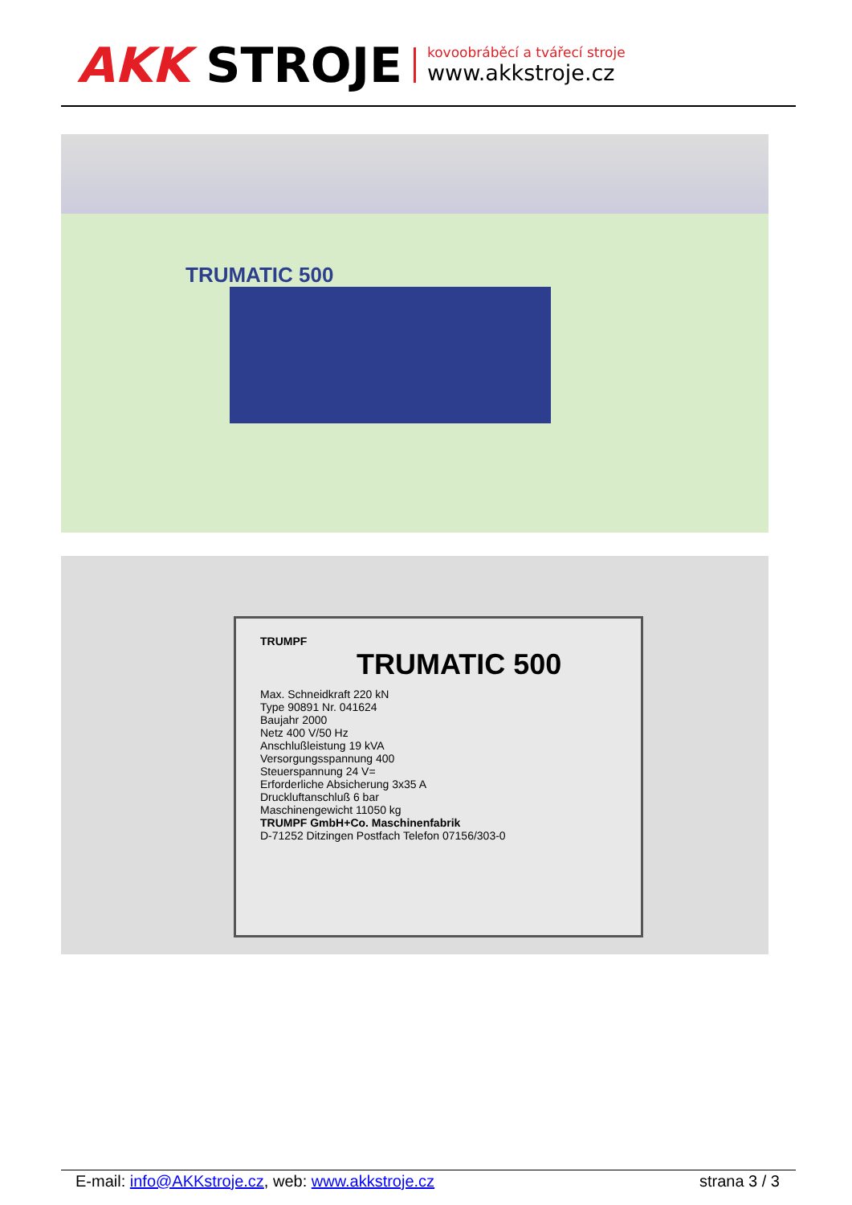AKK STROJE
kovoobráběcí a tvářecí stroje
www.akkstroje.cz
TRUMATIC 500
TRUMPF
TRUMATIC 500
Max. Schneidkraft 220 kN
Type 90891 Nr. 041624
Baujahr 2000
Netz 400 V/50 Hz
Anschlußleistung 19 kVA
Versorgungsspannung 400
Steuerspannung 24 V=
Erforderliche Absicherung 3x35 A
Druckluftanschluß 6 bar
Maschinengewicht 11050 kg
TRUMPF GmbH+Co. Maschinenfabrik
D-71252 Ditzingen Postfach Telefon 07156/303-0
E-mail: info@AKKstroje.cz, web: www.akkstroje.cz strana 3 / 3